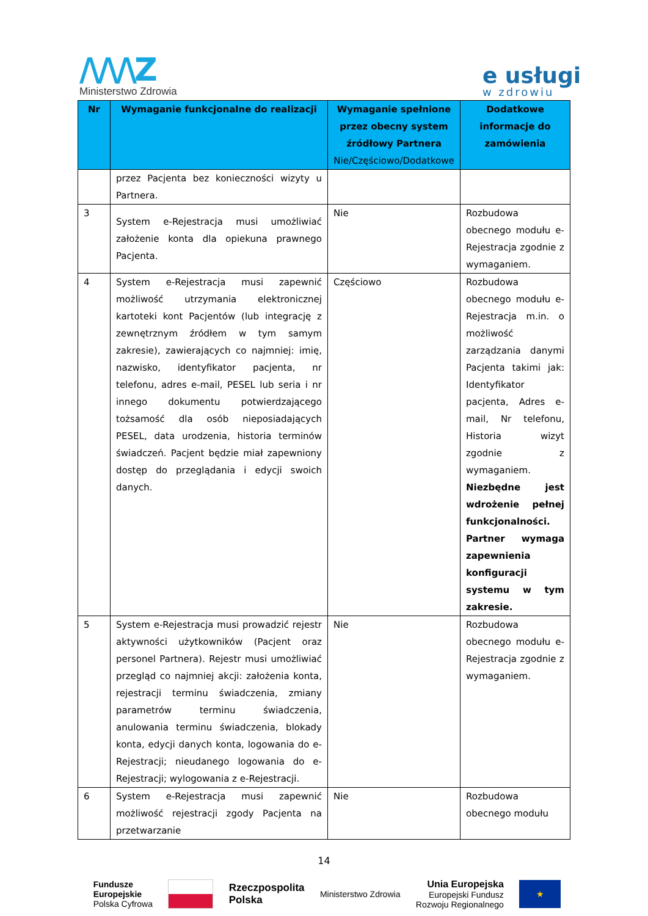/\/\/\Z
Ministerstwo Zdrowia
e usługi
w zdrowiu
| Nr | Wymaganie funkcjonalne do realizacji | Wymaganie spełnione przez obecny system źródłowy Partnera Nie/Częściowo/Dodatkowe | Dodatkowe informacje do zamówienia |
| --- | --- | --- | --- |
| | przez Pacjenta bez konieczności wizyty u Partnera. | | |
| 3 | System e-Rejestracja musi umożliwiać założenie konta dla opiekuna prawnego Pacjenta. | Nie | Rozbudowa obecnego modułu e-Rejestracja zgodnie z wymaganiem. |
| 4 | System e-Rejestracja musi zapewnić możliwość utrzymania elektronicznej kartoteki kont Pacjentów (lub integrację z zewnętrznym źródłem w tym samym zakresie), zawierających co najmniej: imię, nazwisko, identyfikator pacjenta, nr telefonu, adres e-mail, PESEL lub seria i nr innego dokumentu potwierdzającego tożsamość dla osób nieposiadających PESEL, data urodzenia, historia terminów świadczeń. Pacjent będzie miał zapewniony dostęp do przeglądania i edycji swoich danych. | Częściowo | Rozbudowa obecnego modułu e-Rejestracja m.in. o możliwość zarządzania danymi Pacjenta takimi jak: Identyfikator pacjenta, Adres e-mail, Nr telefonu, Historia wizyt zgodnie z wymaganiem. Niezbędne jest wdrożenie pełnej funkcjonalności. Partner wymaga zapewnienia konfiguracji systemu w tym zakresie. |
| 5 | System e-Rejestracja musi prowadzić rejestr aktywności użytkowników (Pacjent oraz personel Partnera). Rejestr musi umożliwiać przegląd co najmniej akcji: założenia konta, rejestracji terminu świadczenia, zmiany parametrów terminu świadczenia, anulowania terminu świadczenia, blokady konta, edycji danych konta, logowania do e-Rejestracji; nieudanego logowania do e-Rejestracji; wylogowania z e-Rejestracji. | Nie | Rozbudowa obecnego modułu e-Rejestracja zgodnie z wymaganiem. |
| 6 | System e-Rejestracja musi zapewnić możliwość rejestracji zgody Pacjenta na przetwarzanie | Nie | Rozbudowa obecnego modułu |
14
Fundusze
Europejskie
Polska Cyfrowa
Rzeczpospolita
Polska
Ministerstwo Zdrowia
Unia Europejska
Europejski Fundusz
Rozwoju Regionalnego
★